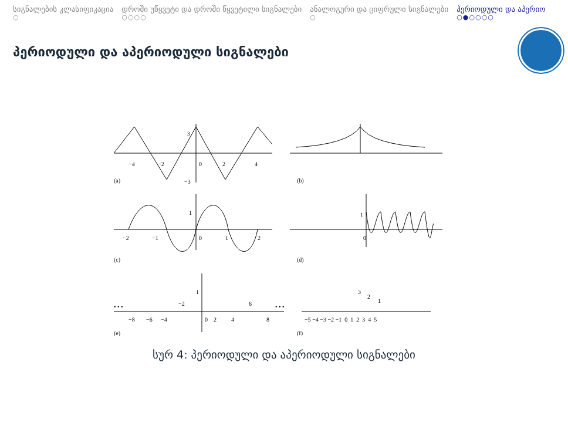სიგნალების კლასიფიკაცია
○
დროში უწყვეტი და დროში წყვეტილი სიგნალები
○○○○
ანალოგური და ციფრული სიგნალები
○
პერიოდული და აპერიო
○●○○○○
პერიოდული და აპერიოდული სიგნალები
(a)
(b)
(c)
(d)
(e)
(f)
3
−3
−4
−2
0
2
4
1
−2
−1
0
1
2
1
0
• • •
• • •
1
−2
6
−8
−6
−4
0
2
4
8
3
2
1
−5 −4 −3 −2 −1 0 1 2 3 4 5
სურ 4: პერიოდული და აპერიოდული სიგნალები